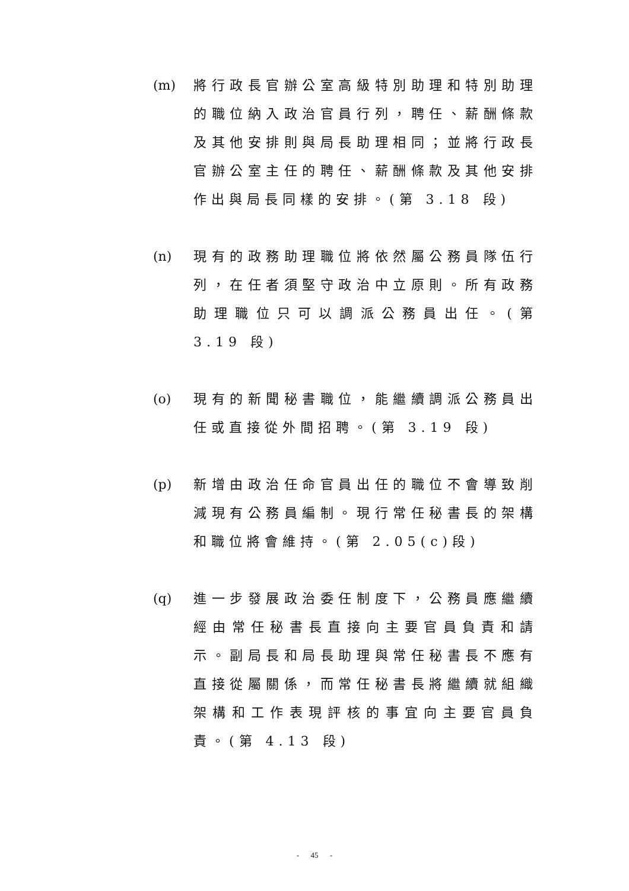(m) 將行政長官辦公室高級特別助理和特別助理的職位納入政治官員行列，聘任、薪酬條款及其他安排則與局長助理相同；並將行政長官辦公室主任的聘任、薪酬條款及其他安排作出與局長同樣的安排。(第 3.18 段)
(n) 現有的政務助理職位將依然屬公務員隊伍行列，在任者須堅守政治中立原則。所有政務助理職位只可以調派公務員出任。(第 3.19 段)
(o) 現有的新聞秘書職位，能繼續調派公務員出任或直接從外間招聘。(第 3.19 段)
(p) 新增由政治任命官員出任的職位不會導致削減現有公務員編制。現行常任秘書長的架構和職位將會維持。(第 2.05(c)段)
(q) 進一步發展政治委任制度下，公務員應繼續經由常任秘書長直接向主要官員負責和請示。副局長和局長助理與常任秘書長不應有直接從屬關係，而常任秘書長將繼續就組織架構和工作表現評核的事宜向主要官員負責。(第 4.13 段)
- 45 -